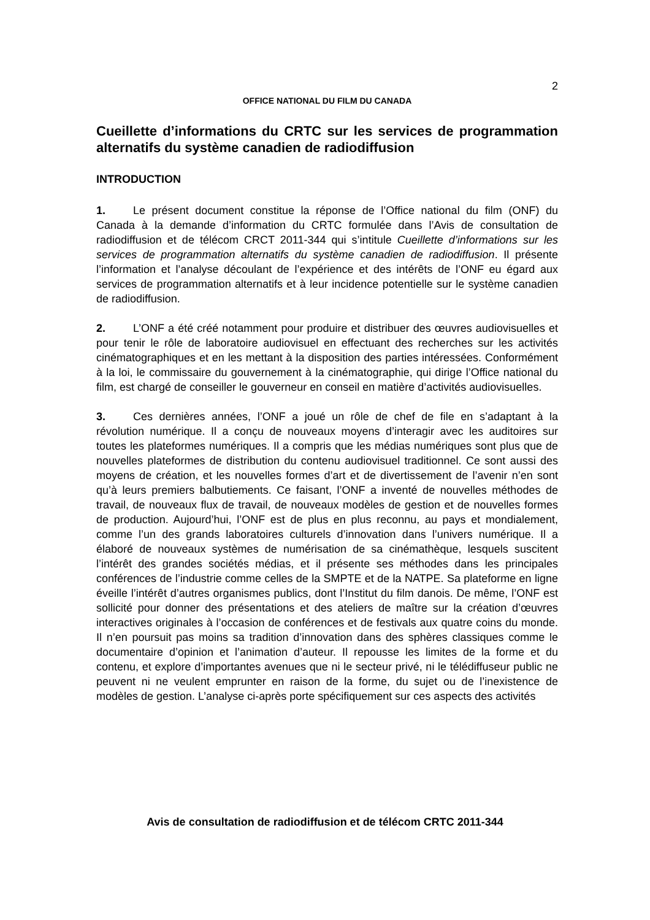2
OFFICE NATIONAL DU FILM DU CANADA
Cueillette d’informations du CRTC sur les services de programmation alternatifs du système canadien de radiodiffusion
INTRODUCTION
1. Le présent document constitue la réponse de l’Office national du film (ONF) du Canada à la demande d’information du CRTC formulée dans l’Avis de consultation de radiodiffusion et de télécom CRCT 2011-344 qui s’intitule Cueillette d’informations sur les services de programmation alternatifs du système canadien de radiodiffusion. Il présente l’information et l’analyse découlant de l’expérience et des intérêts de l’ONF eu égard aux services de programmation alternatifs et à leur incidence potentielle sur le système canadien de radiodiffusion.
2. L’ONF a été créé notamment pour produire et distribuer des œuvres audiovisuelles et pour tenir le rôle de laboratoire audiovisuel en effectuant des recherches sur les activités cinématographiques et en les mettant à la disposition des parties intéressées. Conformément à la loi, le commissaire du gouvernement à la cinématographie, qui dirige l’Office national du film, est chargé de conseiller le gouverneur en conseil en matière d’activités audiovisuelles.
3. Ces dernières années, l’ONF a joué un rôle de chef de file en s’adaptant à la révolution numérique. Il a conçu de nouveaux moyens d’interagir avec les auditoires sur toutes les plateformes numériques. Il a compris que les médias numériques sont plus que de nouvelles plateformes de distribution du contenu audiovisuel traditionnel. Ce sont aussi des moyens de création, et les nouvelles formes d’art et de divertissement de l’avenir n’en sont qu’à leurs premiers balbutiements. Ce faisant, l’ONF a inventé de nouvelles méthodes de travail, de nouveaux flux de travail, de nouveaux modèles de gestion et de nouvelles formes de production. Aujourd’hui, l’ONF est de plus en plus reconnu, au pays et mondialement, comme l’un des grands laboratoires culturels d’innovation dans l’univers numérique. Il a élaboré de nouveaux systèmes de numérisation de sa cinémathèque, lesquels suscitent l’intérêt des grandes sociétés médias, et il présente ses méthodes dans les principales conférences de l’industrie comme celles de la SMPTE et de la NATPE. Sa plateforme en ligne éveille l’intérêt d’autres organismes publics, dont l’Institut du film danois. De même, l’ONF est sollicité pour donner des présentations et des ateliers de maître sur la création d’œuvres interactives originales à l’occasion de conférences et de festivals aux quatre coins du monde. Il n’en poursuit pas moins sa tradition d’innovation dans des sphères classiques comme le documentaire d’opinion et l’animation d’auteur. Il repousse les limites de la forme et du contenu, et explore d’importantes avenues que ni le secteur privé, ni le télédiffuseur public ne peuvent ni ne veulent emprunter en raison de la forme, du sujet ou de l’inexistence de modèles de gestion. L’analyse ci-après porte spécifiquement sur ces aspects des activités
Avis de consultation de radiodiffusion et de télécom CRTC 2011-344